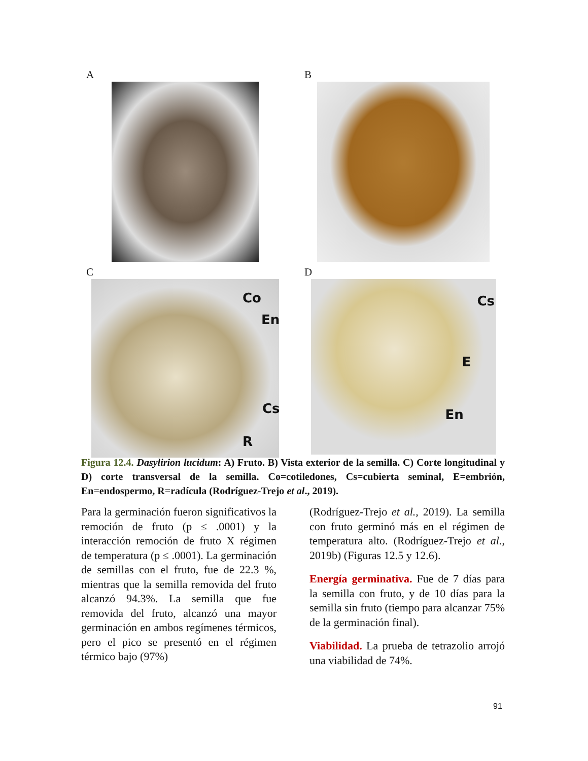A B
C
Co
En
Cs
R
D
Cs
E
En
Figura 12.4. Dasylirion lucidum: A) Fruto. B) Vista exterior de la semilla. C) Corte longitudinal y D) corte transversal de la semilla. Co=cotiledones, Cs=cubierta seminal, E=embrión, En=endospermo, R=radícula (Rodríguez-Trejo et al., 2019).
Para la germinación fueron significativos la remoción de fruto (p ≤ .0001) y la interacción remoción de fruto X régimen de temperatura (p ≤ .0001). La germinación de semillas con el fruto, fue de 22.3 %, mientras que la semilla removida del fruto alcanzó 94.3%. La semilla que fue removida del fruto, alcanzó una mayor germinación en ambos regímenes térmicos, pero el pico se presentó en el régimen térmico bajo (97%)
(Rodríguez-Trejo et al., 2019). La semilla con fruto germinó más en el régimen de temperatura alto. (Rodríguez-Trejo et al., 2019b) (Figuras 12.5 y 12.6).
Energía germinativa. Fue de 7 días para la semilla con fruto, y de 10 días para la semilla sin fruto (tiempo para alcanzar 75% de la germinación final).
Viabilidad. La prueba de tetrazolio arrojó una viabilidad de 74%.
91